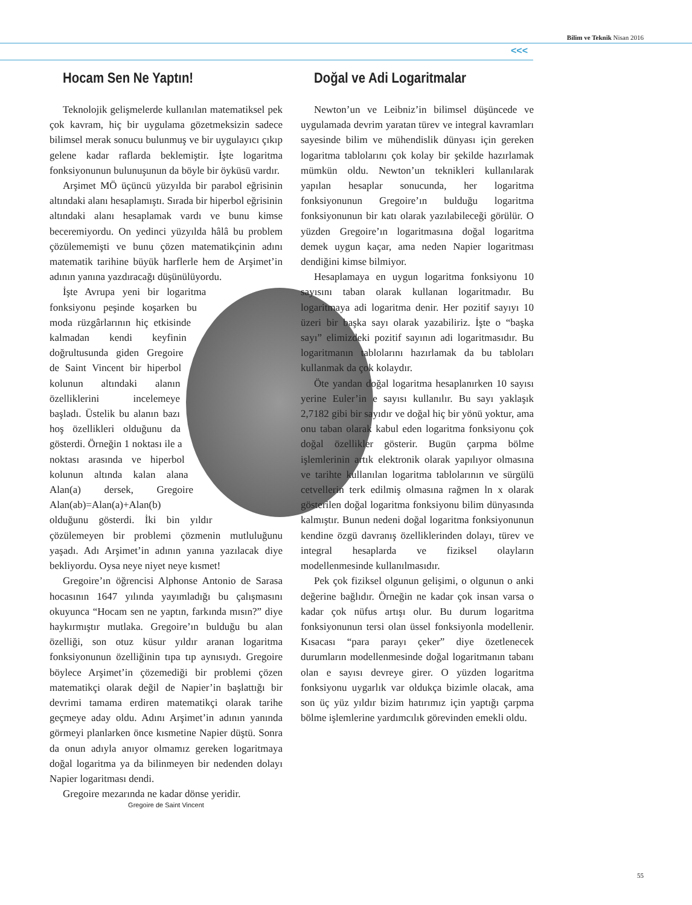Bilim ve Teknik Nisan 2016
<<<
Hocam Sen Ne Yaptın!
Teknolojik gelişmelerde kullanılan matematiksel pek çok kavram, hiç bir uygulama gözetmeksizin sadece bilimsel merak sonucu bulunmuş ve bir uygulayıcı çıkıp gelene kadar raflarda beklemiştir. İşte logaritma fonksiyonunun bulunuşunun da böyle bir öyküsü vardır.
Arşimet MÖ üçüncü yüzyılda bir parabol eğrisinin altındaki alanı hesaplamıştı. Sırada bir hiperbol eğrisinin altındaki alanı hesaplamak vardı ve bunu kimse beceremiyordu. On yedinci yüzyılda hâlâ bu problem çözülememişti ve bunu çözen matematikçinin adını matematik tarihine büyük harflerle hem de Arşimet’in adının yanına yazdıracağı düşünülüyordu.
İşte Avrupa yeni bir logaritma fonksiyonu peşinde koşarken bu moda rüzgârlarının hiç etkisinde kalmadan kendi keyfinin doğrultusunda giden Gregoire de Saint Vincent bir hiperbol kolunun altındaki alanın özelliklerini incelemeye başladı. Üstelik bu alanın bazı hoş özellikleri olduğunu da gösterdi. Örneğin 1 noktası ile a noktası arasında ve hiperbol kolunun altında kalan alana Alan(a) dersek, Gregoire Alan(ab)=Alan(a)+Alan(b) olduğunu gösterdi. İki bin yıldır çözülemeyen bir problemi çözmenin mutluluğunu yaşadı. Adı Arşimet’in adının yanına yazılacak diye bekliyordu. Oysa neye niyet neye kısmet!
Gregoire’ın öğrencisi Alphonse Antonio de Sarasa hocasının 1647 yılında yayımladığı bu çalışmasını okuyunca “Hocam sen ne yaptın, farkında mısın?” diye haykırmıştır mutlaka. Gregoire’ın bulduğu bu alan özelliği, son otuz küsur yıldır aranan logaritma fonksiyonunun özelliğinin tıpa tıp aynısıydı. Gregoire böylece Arşimet’in çözemediği bir problemi çözen matematikçi olarak değil de Napier’in başlattığı bir devrimi tamama erdiren matematikçi olarak tarihe geçmeye aday oldu. Adını Arşimet’in adının yanında görmeyi planlarken önce kısmetine Napier düştü. Sonra da onun adıyla anıyor olmamız gereken logaritmaya doğal logaritma ya da bilinmeyen bir nedenden dolayı Napier logaritması dendi.
Gregoire mezarında ne kadar dönse yeridir.
Gregoire de Saint Vincent
Doğal ve Adi Logaritmalar
Newton’un ve Leibniz’in bilimsel düşüncede ve uygulamada devrim yaratan türev ve integral kavramları sayesinde bilim ve mühendislik dünyası için gereken logaritma tablolarını çok kolay bir şekilde hazırlamak mümkün oldu. Newton’un teknikleri kullanılarak yapılan hesaplar sonucunda, her logaritma fonksiyonunun Gregoire’ın bulduğu logaritma fonksiyonunun bir katı olarak yazılabileceği görülür. O yüzden Gregoire’ın logaritmasına doğal logaritma demek uygun kaçar, ama neden Napier logaritması dendiğini kimse bilmiyor.
Hesaplamaya en uygun logaritma fonksiyonu 10 sayısını taban olarak kullanan logaritmadır. Bu logaritmaya adi logaritma denir. Her pozitif sayıyı 10 üzeri bir başka sayı olarak yazabiliriz. İşte o “başka sayı” elimizdeki pozitif sayının adi logaritmasıdır. Bu logaritmanın tablolarını hazırlamak da bu tabloları kullanmak da çok kolaydır.
Öte yandan doğal logaritma hesaplanırken 10 sayısı yerine Euler’in e sayısı kullanılır. Bu sayı yaklaşık 2,7182 gibi bir sayıdır ve doğal hiç bir yönü yoktur, ama onu taban olarak kabul eden logaritma fonksiyonu çok doğal özellikler gösterir. Bugün çarpma bölme işlemlerinin artık elektronik olarak yapılıyor olmasına ve tarihte kullanılan logaritma tablolarının ve sürgülü cetvellerin terk edilmiş olmasına rağmen ln x olarak gösterilen doğal logaritma fonksiyonu bilim dünyasında kalmıştır. Bunun nedeni doğal logaritma fonksiyonunun kendine özgü davranış özelliklerinden dolayı, türev ve integral hesaplarda ve fiziksel olayların modellenmesinde kullanılmasıdır.
Pek çok fiziksel olgunun gelişimi, o olgunun o anki değerine bağlıdır. Örneğin ne kadar çok insan varsa o kadar çok nüfus artışı olur. Bu durum logaritma fonksiyonunun tersi olan üssel fonksiyonla modellenir. Kısacası “para parayı çeker” diye özetlenecek durumların modellenmesinde doğal logaritmanın tabanı olan e sayısı devreye girer. O yüzden logaritma fonksiyonu uygarlık var oldukça bizimle olacak, ama son üç yüz yıldır bizim hatırımız için yaptığı çarpma bölme işlemlerine yardımcılık görevinden emekli oldu.
55